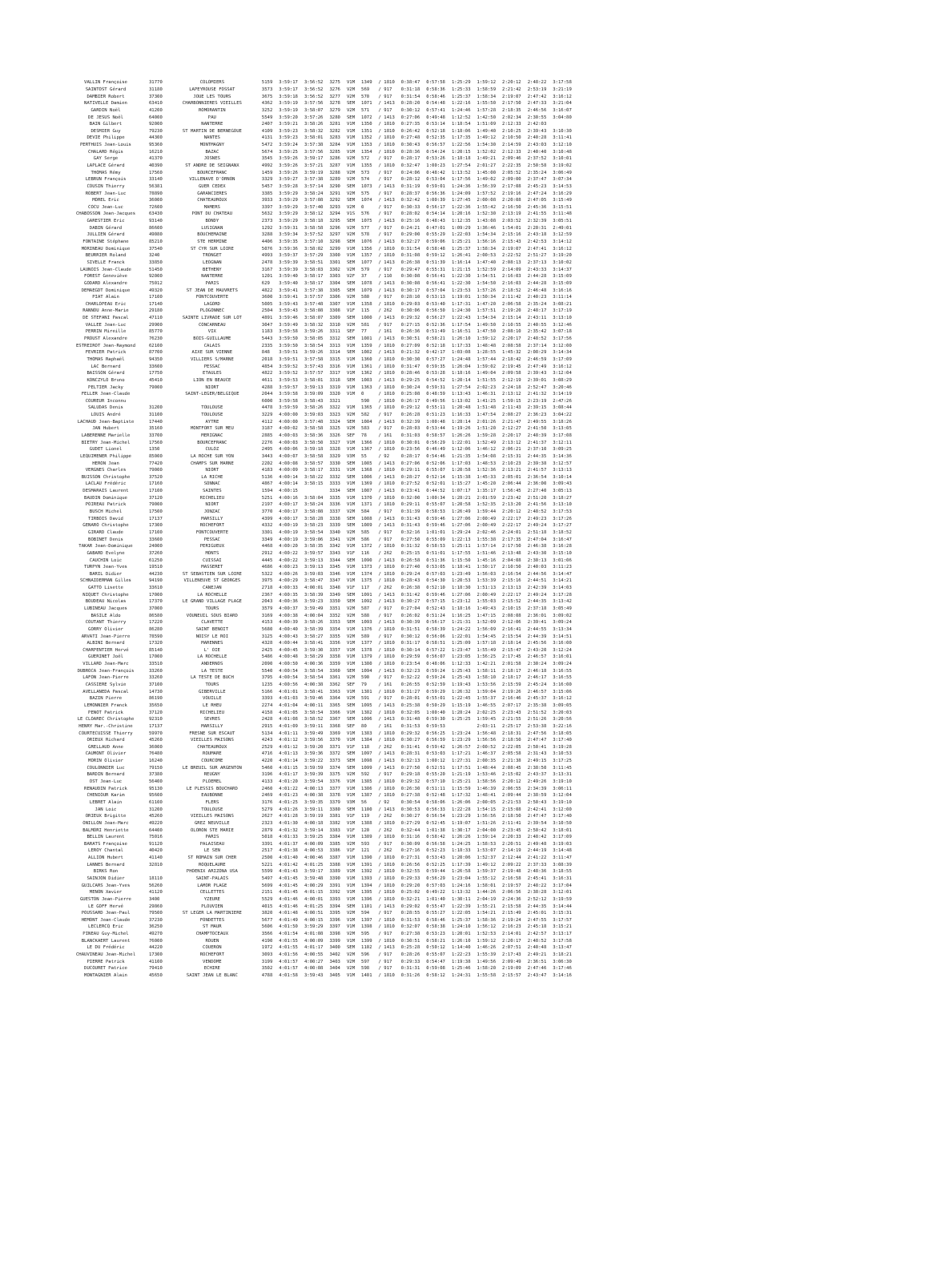| VALLIN Françoise | 31770 | COLOMIERS | 5159 | 3:59:17 | 3:56:52 | 3275 | V1M | 1349 | / 1810 | 0:38:47 | 0:57:58 | 1:25:29 | 1:59:12 | 2:20:12 | 2:48:22 | 3:17:58 |
| SAINTOST Gérard | 31180 | LAPEYROUSE FOSSAT | 3573 | 3:59:17 | 3:56:52 | 3276 | V2M | 569 | / 917 | 0:31:18 | 0:58:36 | 1:25:33 | 1:58:59 | 2:21:42 | 2:53:19 | 3:21:19 |
| DAMBIER Robert | 37300 | JOUE LES TOURS | 3675 | 3:59:18 | 3:56:52 | 3277 | V2M | 570 | / 917 | 0:31:54 | 0:58:46 | 1:25:37 | 1:58:34 | 2:19:07 | 2:47:42 | 3:16:12 |
| NATIVELLE Damien | 63410 | CHARBONNIERES VIEILLES | 4362 | 3:59:19 | 3:57:56 | 3278 | SEM | 1071 | / 1413 | 0:28:20 | 0:54:48 | 1:22:16 | 1:55:50 | 2:17:50 | 2:47:33 | 3:21:04 |
| GARDIN Noël | 41200 | ROMORANTIN | 3252 | 3:59:19 | 3:58:07 | 3279 | V2M | 571 | / 917 | 0:30:12 | 0:57:41 | 1:24:46 | 1:57:28 | 2:18:35 | 2:46:56 | 3:16:07 |
| DE JESUS Noël | 64000 | PAU | 5549 | 3:59:20 | 3:57:26 | 3280 | SEM | 1072 | / 1413 | 0:27:06 | 0:49:48 | 1:12:52 | 1:42:50 | 2:02:34 | 2:30:55 | 3:04:80 |
| BAIN Gilbert | 92000 | NANTERRE | 2407 | 3:59:21 | 3:58:26 | 3281 | V1M | 1350 | / 1810 | 0:27:35 | 0:53:14 | 1:18:54 | 1:51:09 | 2:12:33 | 2:42:03 | |
| DESMIER Guy | 79230 | ST MARTIN DE BERNEGOUE | 4109 | 3:59:23 | 3:58:32 | 3282 | V1M | 1351 | / 1810 | 0:26:42 | 0:52:18 | 1:18:06 | 1:49:40 | 2:10:25 | 2:39:43 | 3:10:30 |
| DEVIE Philippe | 44300 | NANTES | 4131 | 3:59:23 | 3:58:01 | 3283 | V1M | 1352 | / 1810 | 0:27:48 | 0:52:35 | 1:17:35 | 1:49:12 | 2:10:50 | 2:40:28 | 3:11:41 |
| PERTHUIS Jean-Louis | 95360 | MONTMAGNY | 5472 | 3:59:24 | 3:57:38 | 3284 | V1M | 1353 | / 1810 | 0:30:43 | 0:56:57 | 1:22:56 | 1:54:30 | 2:14:59 | 2:43:03 | 3:12:10 |
| CHALARD Régis | 16210 | BAZAC | 5674 | 3:59:25 | 3:57:56 | 3285 | V1M | 1354 | / 1810 | 0:28:36 | 0:54:24 | 1:20:15 | 1:52:02 | 2:12:33 | 2:40:40 | 3:10:48 |
| GAY Serge | 41370 | JOSNES | 3545 | 3:59:26 | 3:59:17 | 3286 | V2M | 572 | / 917 | 0:28:17 | 0:53:26 | 1:18:18 | 1:49:21 | 2:09:46 | 2:37:52 | 3:10:01 |
| LAPLACE Gérard | 40390 | ST ANDRE DE SEIGNANX | 4992 | 3:59:26 | 3:57:21 | 3287 | V1M | 1355 | / 1810 | 0:32:47 | 1:00:23 | 1:27:54 | 2:01:27 | 2:22:35 | 2:50:58 | 3:19:02 |
| THOMAS Rémy | 17560 | BOURCEFRANC | 1459 | 3:59:26 | 3:59:19 | 3288 | V2M | 573 | / 917 | 0:24:06 | 0:48:42 | 1:13:52 | 1:45:00 | 2:05:52 | 2:35:24 | 3:06:49 |
| LEBRUN François | 33140 | VILLENAVE D'ORNON | 3329 | 3:59:27 | 3:57:38 | 3289 | V2M | 574 | / 917 | 0:28:12 | 0:53:04 | 1:17:56 | 1:49:02 | 2:09:00 | 2:37:47 | 3:07:34 |
| COUSIN Thierry | 56381 | GUER CEDEX | 5457 | 3:59:28 | 3:57:14 | 3290 | SEM | 1073 | / 1413 | 0:31:19 | 0:59:01 | 1:24:36 | 1:56:39 | 2:17:08 | 2:45:23 | 3:14:53 |
| ROBERT Jean-Luc | 78890 | GARANCIERES | 3385 | 3:59:29 | 3:58:24 | 3291 | V2M | 575 | / 917 | 0:28:37 | 0:56:36 | 1:24:09 | 1:57:52 | 2:19:16 | 2:47:24 | 3:16:29 |
| MOREL Eric | 36000 | CHATEAUROUX | 3933 | 3:59:29 | 3:57:08 | 3292 | SEM | 1074 | / 1413 | 0:32:42 | 1:00:39 | 1:27:45 | 2:00:08 | 2:20:08 | 2:47:05 | 3:15:49 |
| COCU Jean-Luc | 72600 | MAMERS | 3397 | 3:59:29 | 3:57:40 | 3293 | V2M | 0 | / 917 | 0:30:33 | 0:56:17 | 1:22:36 | 1:55:42 | 2:16:50 | 2:45:36 | 3:15:51 |
| CHABOSSON Jean-Jacques | 63430 | PONT DU CHATEAU | 5632 | 3:59:29 | 3:58:12 | 3294 | V1S | 576 | / 917 | 0:28:02 | 0:54:14 | 1:20:16 | 1:52:30 | 2:13:19 | 2:41:55 | 3:11:48 |
| GARESTIER Eric | 93140 | BONDY | 2373 | 3:59:29 | 3:58:18 | 3295 | SEM | 1075 | / 1413 | 0:25:16 | 0:48:43 | 1:12:35 | 1:43:08 | 2:03:52 | 2:32:39 | 3:05:51 |
| DABIN Gérard | 86600 | LUSIGNAN | 1292 | 3:59:31 | 3:58:58 | 3296 | V2M | 577 | / 917 | 0:24:21 | 0:47:01 | 1:09:29 | 1:36:46 | 1:54:01 | 2:20:31 | 2:49:01 |
| JULLIEN Gérard | 49080 | BOUCHEMAINE | 3288 | 3:59:34 | 3:57:52 | 3297 | V2M | 578 | / 917 | 0:29:00 | 0:55:29 | 1:22:03 | 1:54:34 | 2:15:16 | 2:43:18 | 3:12:59 |
| FONTAINE Stéphane | 85210 | STE HERMINE | 4406 | 3:59:35 | 3:57:10 | 3298 | SEM | 1076 | / 1413 | 0:32:27 | 0:59:06 | 1:25:21 | 1:56:16 | 2:15:43 | 2:42:53 | 3:14:12 |
| MORINEAU Dominique | 37540 | ST CYR SUR LOIRE | 5076 | 3:59:36 | 3:58:02 | 3299 | V1M | 1356 | / 1810 | 0:31:54 | 0:58:48 | 1:25:37 | 1:58:34 | 2:19:07 | 2:47:41 | 3:16:12 |
| BEURRIER Roland | 3240 | TRONGET | 4993 | 3:59:37 | 3:57:29 | 3300 | V1M | 1357 | / 1810 | 0:31:08 | 0:59:12 | 1:26:41 | 2:00:53 | 2:22:52 | 2:51:27 | 3:19:20 |
| SIVELLE Franck | 33850 | LEOGNAN | 2478 | 3:59:39 | 3:58:51 | 3301 | SEM | 1077 | / 1413 | 0:26:38 | 0:51:39 | 1:16:14 | 1:47:40 | 2:08:13 | 2:37:13 | 3:10:02 |
| LAUNOIS Jean-Claude | 51450 | BETHENY | 3167 | 3:59:39 | 3:58:03 | 3302 | V2M | 579 | / 917 | 0:29:47 | 0:55:31 | 1:21:15 | 1:52:59 | 2:14:09 | 2:43:33 | 3:14:37 |
| FOREST Geneviève | 92000 | NANTERRE | 1201 | 3:59:40 | 3:58:17 | 3303 | V2F | 37 | / 110 | 0:30:08 | 0:56:41 | 1:22:30 | 1:54:51 | 2:16:03 | 2:44:28 | 3:15:09 |
| GODARD Alexandre | 75012 | PARIS | 629 | 3:59:40 | 3:58:17 | 3304 | SEM | 1078 | / 1413 | 0:30:08 | 0:56:41 | 1:22:30 | 1:54:50 | 2:16:03 | 2:44:28 | 3:15:09 |
| DEMAEGDT Dominique | 49320 | ST JEAN DE MAUVRETS | 4822 | 3:59:41 | 3:57:38 | 3305 | SEM | 1079 | / 1413 | 0:30:17 | 0:57:04 | 1:23:53 | 1:57:26 | 2:18:52 | 2:46:48 | 3:16:16 |
| PIAT Alain | 17100 | FONTCOUVERTE | 3600 | 3:59:41 | 3:57:57 | 3306 | V2M | 580 | / 917 | 0:28:10 | 0:53:13 | 1:19:01 | 1:50:34 | 2:11:42 | 2:40:23 | 3:11:14 |
| CHARLOPEAU Eric | 17140 | LAGORD | 5005 | 3:59:43 | 3:57:48 | 3307 | V1M | 1358 | / 1810 | 0:29:03 | 0:53:40 | 1:17:31 | 1:47:20 | 2:06:58 | 2:35:24 | 3:08:21 |
| RANNOU Anne-Marie | 29180 | PLOGONNEC | 2504 | 3:59:43 | 3:58:08 | 3308 | V1F | 115 | / 262 | 0:30:06 | 0:56:50 | 1:24:30 | 1:57:51 | 2:19:20 | 2:48:17 | 3:17:19 |
| DE STEFANI Pascal | 47110 | SAINTE LIVRADE SUR LOT | 4891 | 3:59:46 | 3:58:07 | 3309 | SEM | 1080 | / 1413 | 0:29:32 | 0:56:27 | 1:22:43 | 1:54:34 | 2:15:14 | 2:43:11 | 3:13:10 |
| VALLEE Jean-Luc | 29900 | CONCARNEAU | 3047 | 3:59:49 | 3:58:32 | 3310 | V2M | 581 | / 917 | 0:27:15 | 0:52:36 | 1:17:54 | 1:49:50 | 2:10:55 | 2:40:55 | 3:12:46 |
| PERRIN Mireille | 85770 | VIX | 1183 | 3:59:58 | 3:59:26 | 3311 | SEF | 77 | / 161 | 0:26:36 | 0:51:49 | 1:16:51 | 1:47:50 | 2:08:10 | 2:35:42 | 3:07:18 |
| PROUST Alexandre | 76230 | BOIS-GUILLAUME | 5443 | 3:59:50 | 3:58:05 | 3312 | SEM | 1081 | / 1413 | 0:30:51 | 0:58:21 | 1:26:10 | 1:59:12 | 2:20:17 | 2:48:52 | 3:17:56 |
| ESTREIROT Jean-Raymond | 62100 | CALAIS | 2335 | 3:59:50 | 3:58:54 | 3313 | V1M | 1359 | / 1810 | 0:27:09 | 0:52:18 | 1:17:33 | 1:48:48 | 2:08:58 | 2:37:14 | 3:12:00 |
| FEVRIER Patrick | 87700 | AIXE SUR VIENNE | 848 | 3:59:51 | 3:59:26 | 3314 | SEM | 1082 | / 1413 | 0:21:32 | 0:42:17 | 1:03:08 | 1:28:55 | 1:45:32 | 2:08:29 | 3:14:34 |
| THOMAS Raphaël | 94350 | VILLIERS S/MARNE | 2018 | 3:59:51 | 3:57:58 | 3315 | V1M | 1360 | / 1810 | 0:30:30 | 0:57:27 | 1:24:48 | 1:57:44 | 2:18:42 | 2:46:59 | 3:17:09 |
| LAC Bernard | 33600 | PESSAC | 4854 | 3:59:52 | 3:57:43 | 3316 | V1M | 1361 | / 1810 | 0:31:47 | 0:59:35 | 1:26:04 | 1:59:02 | 2:19:45 | 2:47:49 | 3:16:12 |
| BAISSON Gérard | 17750 | ETAULES | 4822 | 3:59:52 | 3:57:57 | 3317 | V1M | 1362 | / 1810 | 0:28:46 | 0:53:28 | 1:18:16 | 1:49:04 | 2:09:58 | 2:39:43 | 3:12:04 |
| KONCZYLO Bruno | 45410 | LION EN BEAUCE | 4611 | 3:59:53 | 3:58:01 | 3318 | SEM | 1083 | / 1413 | 0:29:25 | 0:54:52 | 1:20:14 | 1:51:55 | 2:12:19 | 2:39:01 | 3:08:29 |
| PELTIER Jacky | 79000 | NIORT | 4288 | 3:59:57 | 3:59:13 | 3319 | V1M | 1363 | / 1810 | 0:30:24 | 0:59:31 | 1:27:54 | 2:02:23 | 2:24:18 | 2:52:47 | 3:20:46 |
| FELLER Jean-Claude | | SAINT-LEGER/BELGIQUE | 2044 | 3:59:58 | 3:59:09 | 3320 | V1M | 0 | / 1810 | 0:25:08 | 0:48:59 | 1:13:43 | 1:46:31 | 2:13:12 | 2:41:32 | 3:14:19 |
| COUREUR Inconnu | | | 6000 | 3:59:58 | 3:58:43 | 3321 | | 590 | / 1810 | 0:26:17 | 0:49:56 | 1:13:02 | 1:41:25 | 1:59:15 | 2:23:19 | 2:47:26 |
| SALUDAS Denis | 31200 | TOULOUSE | 4478 | 3:59:59 | 3:58:26 | 3322 | V1M | 1365 | / 1810 | 0:29:12 | 0:55:11 | 1:20:48 | 1:51:48 | 2:11:43 | 2:39:15 | 3:08:44 |
| LOUIS André | 31100 | TOULOUSE | 3229 | 4:00:00 | 3:59:03 | 3323 | V2M | 582 | / 917 | 0:26:28 | 0:51:23 | 1:16:33 | 1:47:54 | 2:08:27 | 2:36:23 | 3:04:22 |
| LACHAUD Jean-Baptiste | 17440 | AYTRE | 4112 | 4:00:00 | 3:57:48 | 3324 | SEM | 1084 | / 1413 | 0:32:39 | 1:00:48 | 1:28:14 | 2:01:26 | 2:21:47 | 2:49:55 | 3:18:26 |
| JAN Hubert | 35160 | MONTFORT SUR MEU | 3187 | 4:00:02 | 3:58:58 | 3325 | V2M | 583 | / 917 | 0:28:03 | 0:53:44 | 1:19:26 | 1:51:20 | 2:12:27 | 2:41:50 | 3:13:05 |
| LABERENNE Marielle | 33700 | MERIGNAC | 2885 | 4:00:03 | 3:58:36 | 3326 | SEF | 78 | / 161 | 0:31:03 | 0:58:57 | 1:26:26 | 1:59:28 | 2:20:17 | 2:48:39 | 3:17:08 |
| BIETRY Jean-Michel | 17560 | BOURCEFRANC | 2276 | 4:00:03 | 3:58:50 | 3327 | V1M | 1366 | / 1810 | 0:30:01 | 0:56:29 | 1:22:01 | 1:52:49 | 2:13:12 | 2:41:37 | 3:12:11 |
| GUDET Lionel | 1350 | CULOZ | 2495 | 4:00:06 | 3:59:18 | 3328 | V1M | 1367 | / 1810 | 0:23:56 | 0:46:49 | 1:12:06 | 1:46:12 | 2:06:21 | 2:37:10 | 3:09:25 |
| LEQUIMENER Philippe | 85000 | LA ROCHE SUR YON | 3443 | 4:00:07 | 3:58:58 | 3329 | V3M | 55 | / 92 | 0:28:17 | 0:54:46 | 1:21:35 | 1:54:08 | 2:15:31 | 2:44:35 | 3:14:36 |
| HERON Jean | 77420 | CHAMPS SUR MARNE | 2202 | 4:00:08 | 3:58:57 | 3330 | SEM | 1085 | / 1413 | 0:27:06 | 0:52:06 | 1:17:03 | 1:48:53 | 2:10:23 | 2:39:38 | 3:12:57 |
| VERGNES Charles | 79000 | NIORT | 4183 | 4:00:09 | 3:58:17 | 3331 | V1M | 1368 | / 1810 | 0:29:11 | 0:55:07 | 1:20:58 | 1:52:36 | 2:13:21 | 2:41:57 | 3:13:13 |
| BUISSON Christophe | 37520 | LA RICHE | 5136 | 4:00:14 | 3:58:22 | 3332 | SEM | 1086 | / 1413 | 0:28:27 | 0:52:14 | 1:15:38 | 1:45:33 | 2:05:01 | 2:36:54 | 3:10:14 |
| LACLAU Frédéric | 17160 | SONNAC | 4867 | 4:00:14 | 3:58:15 | 3333 | V1M | 1369 | / 1810 | 0:27:52 | 0:52:01 | 1:15:27 | 1:45:20 | 2:06:44 | 2:36:00 | 3:09:43 |
| DESMARAIS Laurent | 17100 | SAINTES | 1594 | 4:00:15 | | 3334 | SEM | 1087 | / 1413 | 0:23:41 | 0:44:52 | 1:07:17 | 1:35:17 | 1:56:45 | 2:27:40 | 3:05:13 |
| BAUDIN Dominique | 37120 | RICHELIEU | 5251 | 4:00:16 | 3:58:04 | 3335 | V1M | 1370 | / 1810 | 0:32:00 | 1:00:34 | 1:28:21 | 2:01:59 | 2:23:42 | 2:51:20 | 3:18:27 |
| POIREAU Patrick | 79000 | NIORT | 2197 | 4:00:17 | 3:58:24 | 3336 | V1M | 1371 | / 1810 | 0:29:11 | 0:55:07 | 1:20:58 | 1:52:35 | 2:13:20 | 2:41:56 | 3:13:10 |
| BUSCH Michel | 17500 | JONZAC | 3770 | 4:00:17 | 3:58:08 | 3337 | V2M | 584 | / 917 | 0:31:39 | 0:58:53 | 1:26:49 | 1:59:44 | 2:20:12 | 2:48:52 | 3:17:53 |
| TIRBOIS David | 17137 | MARSILLY | 4399 | 4:00:17 | 3:58:28 | 3338 | SEM | 1088 | / 1413 | 0:31:43 | 0:59:46 | 1:27:06 | 2:00:49 | 2:22:17 | 2:49:23 | 3:17:26 |
| GENARO Christophe | 17300 | ROCHEFORT | 4332 | 4:00:19 | 3:58:23 | 3339 | SEM | 1089 | / 1413 | 0:31:43 | 0:59:46 | 1:27:06 | 2:00:49 | 2:22:17 | 2:49:24 | 3:17:27 |
| GIRARD Claude | 17100 | FONTCOUVERTE | 3301 | 4:00:19 | 3:58:54 | 3340 | V2M | 585 | / 917 | 0:32:16 | 1:01:01 | 1:29:24 | 2:02:46 | 2:24:01 | 2:51:18 | 3:18:52 |
| BOBINET Denis | 33600 | PESSAC | 3349 | 4:00:19 | 3:59:06 | 3341 | V2M | 586 | / 917 | 0:27:50 | 0:55:09 | 1:22:13 | 1:55:38 | 2:17:35 | 2:47:04 | 3:16:47 |
| TAKAR Jean-Dominique | 24000 | PERIGUEUX | 4468 | 4:00:20 | 3:58:35 | 3342 | V1M | 1372 | / 1810 | 0:31:32 | 0:58:53 | 1:25:11 | 1:57:14 | 2:17:50 | 2:46:38 | 3:16:28 |
| GABARD Evelyne | 37260 | MONTS | 2912 | 4:00:22 | 3:59:57 | 3343 | V1F | 116 | / 262 | 0:25:15 | 0:51:01 | 1:17:55 | 1:51:46 | 2:13:48 | 2:43:30 | 3:15:10 |
| CAUCHIN Loïc | 61250 | CUISSAI | 4445 | 4:00:22 | 3:59:13 | 3344 | SEM | 1090 | / 1413 | 0:26:58 | 0:51:36 | 1:15:50 | 1:45:16 | 2:04:08 | 2:30:13 | 3:01:06 |
| TURPYN Jean-Yves | 19510 | MASSERET | 4686 | 4:00:23 | 3:59:13 | 3345 | V1M | 1373 | / 1810 | 0:27:40 | 0:53:05 | 1:18:41 | 1:50:17 | 2:10:50 | 2:40:03 | 3:11:23 |
| BARIL Didier | 44230 | ST SEBASTIEN SUR LOIRE | 5322 | 4:00:26 | 3:59:03 | 3346 | V1M | 1374 | / 1810 | 0:29:24 | 0:57:03 | 1:23:49 | 1:56:03 | 2:16:54 | 2:44:56 | 3:14:47 |
| SCHNAIDERMAN Gilles | 94190 | VILLENEUVE ST GEORGES | 3975 | 4:00:29 | 3:58:47 | 3347 | V1M | 1375 | / 1810 | 0:28:43 | 0:54:30 | 1:20:53 | 1:53:39 | 2:15:16 | 2:44:51 | 3:14:21 |
| GATTO Lisette | 33610 | CANEJAN | 2718 | 4:00:33 | 4:00:01 | 3348 | V1F | 117 | / 262 | 0:26:38 | 0:52:10 | 1:18:30 | 1:51:13 | 2:13:13 | 2:42:39 | 3:14:03 |
| NIQUET Christophe | 17000 | LA ROCHELLE | 2367 | 4:00:35 | 3:58:39 | 3349 | SEM | 1091 | / 1413 | 0:31:42 | 0:59:46 | 1:27:06 | 2:00:49 | 2:22:17 | 2:49:24 | 3:17:28 |
| BOUDEAU Nicolas | 17370 | LE GRAND VILLAGE PLAGE | 2043 | 4:00:36 | 3:59:23 | 3350 | SEM | 1092 | / 1413 | 0:30:27 | 0:57:15 | 1:23:12 | 1:55:03 | 2:15:52 | 2:44:35 | 3:13:42 |
| LUBINEAU Jacques | 37000 | TOURS | 3579 | 4:00:37 | 3:59:49 | 3351 | V2M | 587 | / 917 | 0:27:04 | 0:52:43 | 1:18:16 | 1:49:43 | 2:10:15 | 2:37:18 | 3:05:49 |
| BASILE Aldo | 86580 | VOUNEUIL SOUS BIARD | 3169 | 4:00:38 | 4:00:04 | 3352 | V2M | 588 | / 917 | 0:26:02 | 0:51:24 | 1:16:25 | 1:47:15 | 2:08:08 | 2:36:01 | 3:09:02 |
| COUTANT Thierry | 17220 | CLAVETTE | 4153 | 4:00:39 | 3:58:26 | 3353 | SEM | 1093 | / 1413 | 0:30:39 | 0:56:17 | 1:21:31 | 1:52:09 | 2:12:06 | 2:39:41 | 3:09:24 |
| GORRY Olivier | 86280 | SAINT BENOIT | 5680 | 4:00:40 | 3:58:39 | 3354 | V1M | 1376 | / 1810 | 0:31:51 | 0:58:39 | 1:24:22 | 1:56:09 | 2:16:41 | 2:44:55 | 3:13:34 |
| ARVATI Jean-Pierre | 78590 | NOISY LE ROI | 3125 | 4:00:43 | 3:58:27 | 3355 | V2M | 589 | / 917 | 0:30:12 | 0:56:06 | 1:22:01 | 1:54:45 | 2:15:54 | 2:44:39 | 3:14:51 |
| ALBINI Bernard | 17320 | MARENNES | 4328 | 4:00:44 | 3:58:41 | 3356 | V1M | 1377 | / 1810 | 0:31:17 | 0:58:51 | 1:25:09 | 1:57:18 | 2:18:14 | 2:45:56 | 3:16:00 |
| CHARPENTIER Hervé | 85140 | L' OIE | 2425 | 4:00:45 | 3:59:30 | 3357 | V1M | 1378 | / 1810 | 0:30:14 | 0:57:22 | 1:23:47 | 1:55:49 | 2:15:47 | 2:43:20 | 3:12:24 |
| GUERINET Joël | 17000 | LA ROCHELLE | 5486 | 4:00:48 | 3:58:29 | 3358 | V1M | 1379 | / 1810 | 0:29:59 | 0:56:07 | 1:23:05 | 1:56:25 | 2:17:45 | 2:46:57 | 3:16:01 |
| VILLARD Jean-Marc | 33510 | ANDERNOS | 2090 | 4:00:50 | 4:00:36 | 3359 | V1M | 1380 | / 1810 | 0:23:54 | 0:48:06 | 1:12:33 | 1:42:21 | 2:01:58 | 2:30:24 | 3:09:24 |
| DUBROCA Jean-François | 33260 | LA TESTE | 5540 | 4:00:54 | 3:58:54 | 3360 | SEM | 1094 | / 1413 | 0:32:23 | 0:59:24 | 1:25:43 | 1:58:11 | 2:18:17 | 2:46:18 | 3:16:55 |
| LAFON Jean-Pierre | 33260 | LA TESTE DE BUCH | 3795 | 4:00:54 | 3:58:54 | 3361 | V2M | 590 | / 917 | 0:32:22 | 0:59:24 | 1:25:43 | 1:58:10 | 2:18:17 | 2:46:17 | 3:16:55 |
| CASSIERE Sylvie | 37100 | TOURS | 1235 | 4:00:56 | 4:00:38 | 3362 | SEF | 79 | / 161 | 0:26:55 | 0:52:59 | 1:19:43 | 1:53:56 | 2:15:59 | 2:45:24 | 3:16:00 |
| AVELLANEDA Pascal | 14730 | GIBERVILLE | 5166 | 4:01:01 | 3:58:41 | 3363 | V1M | 1381 | / 1810 | 0:31:27 | 0:59:29 | 1:26:32 | 1:59:04 | 2:19:26 | 2:46:57 | 3:15:06 |
| BAZIN Pierre | 86190 | VOUILLE | 3393 | 4:01:03 | 3:59:46 | 3364 | V2M | 591 | / 917 | 0:28:01 | 0:55:01 | 1:22:45 | 1:55:37 | 2:16:46 | 2:45:37 | 3:16:12 |
| LEMONNIER Franck | 35650 | LE RHEU | 2274 | 4:01:04 | 4:00:11 | 3365 | SEM | 1095 | / 1413 | 0:25:38 | 0:50:29 | 1:15:19 | 1:46:55 | 2:07:17 | 2:35:38 | 3:09:05 |
| PENOT Patrick | 37120 | RICHELIEU | 4158 | 4:01:05 | 3:58:54 | 3366 | V1M | 1382 | / 1810 | 0:32:05 | 1:00:40 | 1:28:24 | 2:02:25 | 2:23:43 | 2:51:52 | 3:20:03 |
| LE CLOAREC Christophe | 92310 | SEVRES | 2428 | 4:01:08 | 3:58:52 | 3367 | SEM | 1096 | / 1413 | 0:31:48 | 0:59:30 | 1:25:25 | 1:59:45 | 2:21:55 | 2:51:26 | 3:20:56 |
| HENRY Mar.-Christine | 17137 | MARSILLY | 2915 | 4:01:09 | 3:59:11 | 3368 | SEF | 80 | / 161 | 0:31:53 | 0:59:53 | | 2:03:11 | 2:25:17 | 2:53:38 | 3:22:16 |
| COURTECUISSE Thierry | 59970 | FRESNE SUR ESCAUT | 5134 | 4:01:11 | 3:59:49 | 3369 | V1M | 1383 | / 1810 | 0:29:32 | 0:56:25 | 1:23:24 | 1:56:48 | 2:18:31 | 2:47:56 | 3:18:05 |
| ORIEUX Richard | 45260 | VIEILLES MAISONS | 4243 | 4:01:12 | 3:59:56 | 3370 | V1M | 1384 | / 1810 | 0:30:27 | 0:56:59 | 1:23:29 | 1:56:56 | 2:18:50 | 2:47:47 | 3:17:40 |
| GRELLAUD Anne | 36000 | CHATEAUROUX | 2529 | 4:01:12 | 3:59:20 | 3371 | V1F | 118 | / 262 | 0:31:41 | 0:59:42 | 1:26:57 | 2:00:52 | 2:22:05 | 2:50:41 | 3:19:28 |
| CAUMONT Olivier | 76480 | ROUMARE | 4716 | 4:01:13 | 3:59:36 | 3372 | SEM | 1097 | / 1413 | 0:28:31 | 0:53:03 | 1:17:21 | 1:46:37 | 2:05:58 | 2:31:43 | 3:10:53 |
| MORIN Olivier | 16240 | COURCOME | 4220 | 4:01:14 | 3:59:22 | 3373 | SEM | 1098 | / 1413 | 0:32:13 | 1:00:12 | 1:27:31 | 2:00:35 | 2:21:38 | 2:49:15 | 3:17:25 |
| COULONNIER Luc | 79150 | LE BREUIL SUR ARGENTON | 5460 | 4:01:15 | 3:59:59 | 3374 | SEM | 1099 | / 1413 | 0:27:50 | 0:52:51 | 1:17:51 | 1:48:44 | 2:08:45 | 2:38:50 | 3:11:45 |
| BARDIN Bernard | 37380 | REUGNY | 3196 | 4:01:17 | 3:59:39 | 3375 | V2M | 592 | / 917 | 0:29:18 | 0:55:20 | 1:21:19 | 1:53:46 | 2:15:02 | 2:43:37 | 3:13:31 |
| OST Jean-Luc | 56400 | PLOEMEL | 4133 | 4:01:20 | 3:59:54 | 3376 | V1M | 1385 | / 1810 | 0:29:32 | 0:57:10 | 1:25:21 | 1:58:56 | 2:20:12 | 2:49:26 | 3:19:10 |
| RENAUDIN Patrick | 95130 | LE PLESSIS BOUCHARD | 2460 | 4:01:22 | 4:00:13 | 3377 | V1M | 1386 | / 1810 | 0:26:30 | 0:51:11 | 1:15:59 | 1:46:39 | 2:06:55 | 2:34:39 | 3:06:11 |
| CHENIOUR Karim | 95600 | EAUBONNE | 2469 | 4:01:23 | 4:00:38 | 3378 | V1M | 1387 | / 1810 | 0:27:38 | 0:52:48 | 1:17:32 | 1:48:41 | 2:09:44 | 2:38:59 | 3:12:04 |
| LEBRET Alain | 61100 | FLERS | 3176 | 4:01:25 | 3:59:35 | 3379 | V3M | 56 | / 92 | 0:30:54 | 0:58:06 | 1:26:06 | 2:00:05 | 2:21:53 | 2:50:43 | 3:19:10 |
| JAN Loic | 31200 | TOULOUSE | 5279 | 4:01:26 | 3:59:11 | 3380 | SEM | 1100 | / 1413 | 0:30:53 | 0:56:33 | 1:22:28 | 1:54:15 | 2:15:08 | 2:42:41 | 3:12:00 |
| ORIEUX Brigitte | 45260 | VIEILLES MAISONS | 2627 | 4:01:28 | 3:59:19 | 3381 | V1F | 119 | / 262 | 0:30:27 | 0:56:54 | 1:23:29 | 1:56:56 | 2:18:50 | 2:47:47 | 3:17:40 |
| ONILLON Jean-Marc | 49220 | GREZ NEUVILLE | 2323 | 4:01:30 | 4:00:18 | 3382 | V1M | 1388 | / 1810 | 0:27:29 | 0:52:45 | 1:19:07 | 1:51:26 | 2:11:41 | 2:39:54 | 3:10:50 |
| BALMORI Henriette | 64400 | OLORON STE MARIE | 2879 | 4:01:32 | 3:59:14 | 3383 | V1F | 120 | / 262 | 0:32:44 | 1:01:38 | 1:30:17 | 2:04:00 | 2:23:45 | 2:50:42 | 3:18:01 |
| BELLIN Laurent | 75016 | PARIS | 5018 | 4:01:33 | 3:59:25 | 3384 | V1M | 1389 | / 1810 | 0:31:16 | 0:58:42 | 1:26:26 | 1:59:14 | 2:20:33 | 2:48:42 | 3:17:09 |
| BARATS Françoise | 91120 | PALAISEAU | 3391 | 4:01:37 | 4:00:09 | 3385 | V2M | 593 | / 917 | 0:30:09 | 0:56:58 | 1:24:25 | 1:58:53 | 2:20:51 | 2:49:48 | 3:19:03 |
| LEROY Chantal | 40420 | LE SEN | 2517 | 4:01:38 | 4:00:53 | 3386 | V1F | 121 | / 262 | 0:27:16 | 0:52:23 | 1:18:33 | 1:53:07 | 2:14:19 | 2:44:19 | 3:14:48 |
| ALLION Hubert | 41140 | ST ROMAIN SUR CHER | 2500 | 4:01:40 | 4:00:46 | 3387 | V1M | 1390 | / 1810 | 0:27:31 | 0:53:43 | 1:20:06 | 1:52:37 | 2:12:44 | 2:41:22 | 3:11:47 |
| LANNES Bernard | 32810 | ROQUELAURE | 5221 | 4:01:42 | 4:01:25 | 3388 | V1M | 1391 | / 1810 | 0:26:56 | 0:52:25 | 1:17:39 | 1:49:12 | 2:09:22 | 2:37:33 | 3:08:39 |
| BIRKS Ron | | PHOENIX ARIZONA USA | 5599 | 4:01:43 | 3:59:17 | 3389 | V1M | 1392 | / 1810 | 0:32:55 | 0:59:44 | 1:26:58 | 1:59:37 | 2:19:48 | 2:48:36 | 3:18:55 |
| SAINJON Didier | 18110 | SAINT-PALAIS | 5497 | 4:01:45 | 3:59:48 | 3390 | V1M | 1393 | / 1810 | 0:29:33 | 0:56:29 | 1:23:04 | 1:55:12 | 2:16:58 | 2:45:41 | 3:16:31 |
| GUILCARS Jean-Yves | 56260 | LAMOR PLAGE | 5699 | 4:01:45 | 4:00:29 | 3391 | V1M | 1394 | / 1810 | 0:29:20 | 0:57:03 | 1:24:16 | 1:58:01 | 2:19:57 | 2:48:22 | 3:17:04 |
| MENON Xavier | 41120 | CELLETTES | 2151 | 4:01:45 | 4:01:15 | 3392 | V1M | 1395 | / 1810 | 0:25:02 | 0:49:22 | 1:13:32 | 1:44:26 | 2:06:56 | 2:38:28 | 3:12:01 |
| GUESTON Jean-Pierre | 3400 | YZEURE | 5529 | 4:01:46 | 4:00:01 | 3393 | V1M | 1396 | / 1810 | 0:32:21 | 1:01:40 | 1:30:11 | 2:04:19 | 2:24:36 | 2:52:12 | 3:19:59 |
| LE GOFF Hervé | 29860 | PLOUVIEN | 4015 | 4:01:46 | 4:01:25 | 3394 | SEM | 1101 | / 1413 | 0:29:02 | 0:55:47 | 1:22:39 | 1:55:21 | 2:15:58 | 2:44:35 | 3:14:44 |
| POUSSARD Jean-Paul | 79500 | ST LEGER LA MARTINIERE | 3820 | 4:01:48 | 4:00:51 | 3395 | V2M | 594 | / 917 | 0:28:55 | 0:55:27 | 1:22:05 | 1:54:21 | 2:15:49 | 2:45:01 | 3:15:31 |
| HEMONT Jean-Claude | 37230 | FONDETTES | 5677 | 4:01:49 | 4:00:15 | 3396 | V1M | 1397 | / 1810 | 0:31:53 | 0:58:46 | 1:25:37 | 1:58:36 | 2:19:24 | 2:47:55 | 3:17:57 |
| LECLERCQ Eric | 36250 | ST MAUR | 5606 | 4:01:50 | 3:59:29 | 3397 | V1M | 1398 | / 1810 | 0:32:07 | 0:58:38 | 1:24:10 | 1:56:12 | 2:16:23 | 2:45:18 | 3:15:21 |
| PINEAU Guy-Michel | 49270 | CHAMPTOCEAUX | 3566 | 4:01:54 | 4:01:08 | 3398 | V2M | 595 | / 917 | 0:27:38 | 0:53:23 | 1:20:01 | 1:52:53 | 2:14:01 | 2:42:57 | 3:13:17 |
| BLANCKAERT Laurent | 76000 | ROUEN | 4190 | 4:01:55 | 4:00:09 | 3399 | V1M | 1399 | / 1810 | 0:30:51 | 0:58:21 | 1:26:10 | 1:59:12 | 2:20:17 | 2:48:52 | 3:17:58 |
| LE DU Frédéric | 44220 | COUERON | 1972 | 4:01:55 | 4:01:17 | 3400 | SEM | 1102 | / 1413 | 0:25:28 | 0:50:12 | 1:14:40 | 1:46:26 | 2:07:51 | 2:40:48 | 3:13:47 |
| CHAUVINEAU Jean-Michel | 17300 | ROCHEFORT | 3093 | 4:01:56 | 4:00:55 | 3402 | V2M | 596 | / 917 | 0:28:26 | 0:55:07 | 1:22:23 | 1:55:39 | 2:17:43 | 2:49:21 | 3:18:21 |
| PIERRE Patrick | 41100 | VENDOME | 3199 | 4:01:57 | 4:00:27 | 3403 | V2M | 597 | / 917 | 0:29:33 | 0:54:47 | 1:19:38 | 1:49:56 | 2:09:49 | 2:36:51 | 3:06:30 |
| DUCOURET Patrice | 79410 | ECHIRE | 3502 | 4:01:57 | 4:00:08 | 3404 | V2M | 598 | / 917 | 0:31:31 | 0:59:08 | 1:25:46 | 1:58:20 | 2:19:09 | 2:47:46 | 3:17:46 |
| MONTAGNIER Alain | 45650 | SAINT JEAN LE BLANC | 4788 | 4:01:58 | 3:59:43 | 3405 | V1M | 1401 | / 1810 | 0:31:26 | 0:58:12 | 1:24:31 | 1:55:58 | 2:15:57 | 2:43:47 | 3:14:16 |